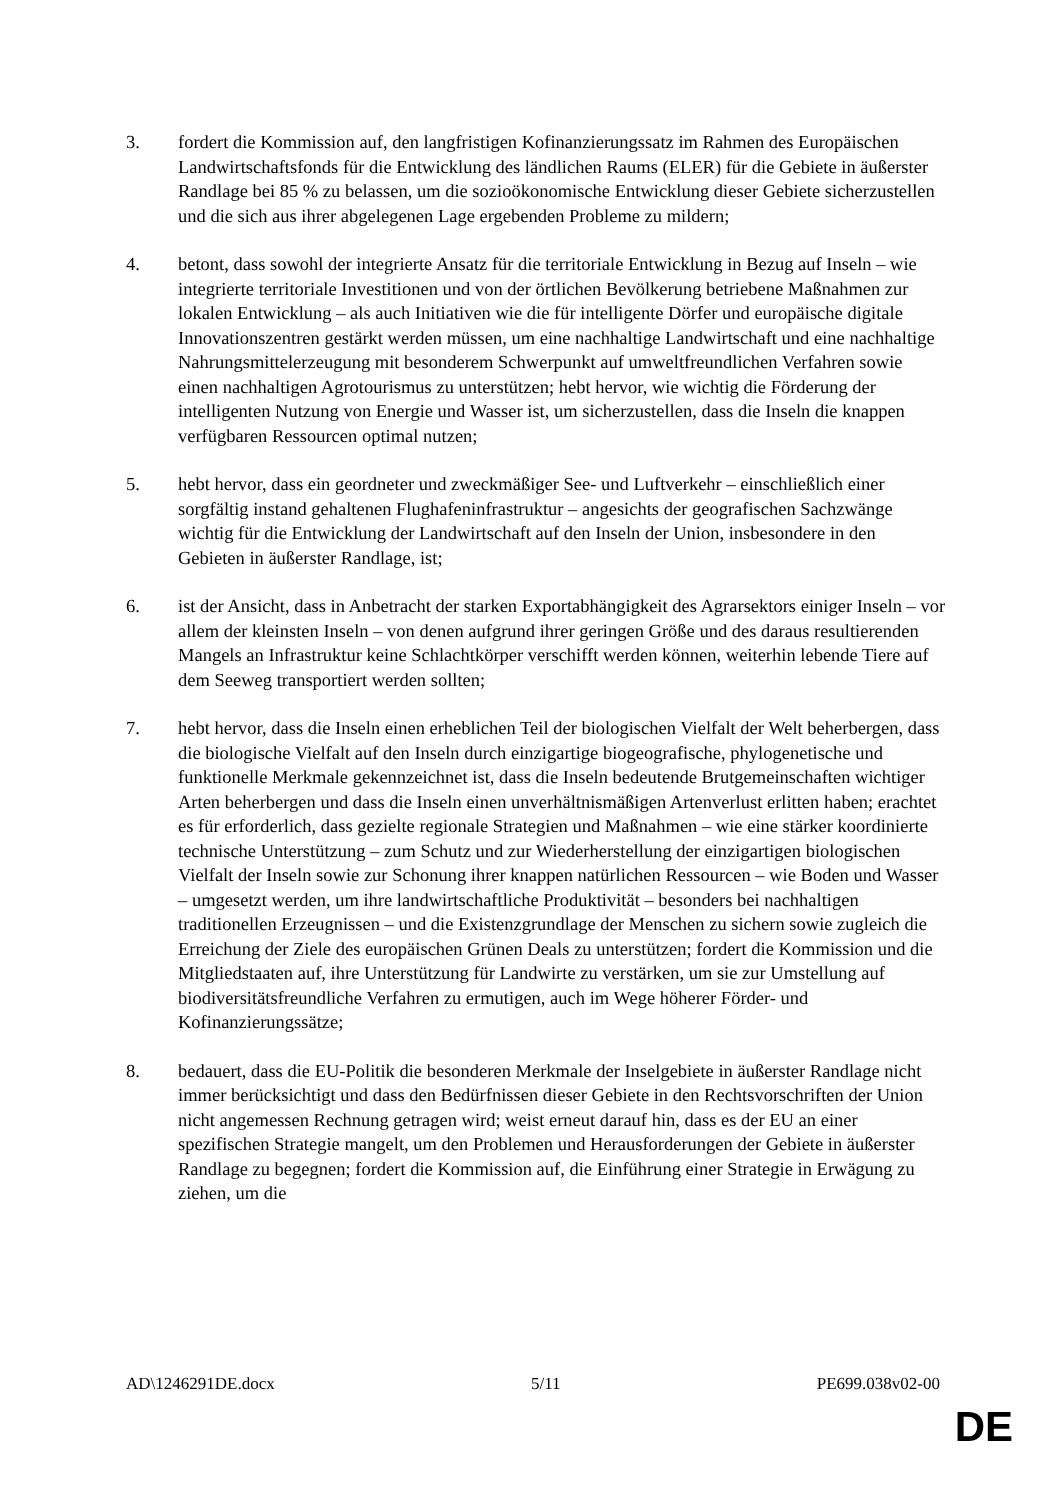3. fordert die Kommission auf, den langfristigen Kofinanzierungssatz im Rahmen des Europäischen Landwirtschaftsfonds für die Entwicklung des ländlichen Raums (ELER) für die Gebiete in äußerster Randlage bei 85 % zu belassen, um die sozioökonomische Entwicklung dieser Gebiete sicherzustellen und die sich aus ihrer abgelegenen Lage ergebenden Probleme zu mildern;
4. betont, dass sowohl der integrierte Ansatz für die territoriale Entwicklung in Bezug auf Inseln – wie integrierte territoriale Investitionen und von der örtlichen Bevölkerung betriebene Maßnahmen zur lokalen Entwicklung – als auch Initiativen wie die für intelligente Dörfer und europäische digitale Innovationszentren gestärkt werden müssen, um eine nachhaltige Landwirtschaft und eine nachhaltige Nahrungsmittelerzeugung mit besonderem Schwerpunkt auf umweltfreundlichen Verfahren sowie einen nachhaltigen Agrotourismus zu unterstützen; hebt hervor, wie wichtig die Förderung der intelligenten Nutzung von Energie und Wasser ist, um sicherzustellen, dass die Inseln die knappen verfügbaren Ressourcen optimal nutzen;
5. hebt hervor, dass ein geordneter und zweckmäßiger See- und Luftverkehr – einschließlich einer sorgfältig instand gehaltenen Flughafeninfrastruktur – angesichts der geografischen Sachzwänge wichtig für die Entwicklung der Landwirtschaft auf den Inseln der Union, insbesondere in den Gebieten in äußerster Randlage, ist;
6. ist der Ansicht, dass in Anbetracht der starken Exportabhängigkeit des Agrarsektors einiger Inseln – vor allem der kleinsten Inseln – von denen aufgrund ihrer geringen Größe und des daraus resultierenden Mangels an Infrastruktur keine Schlachtkörper verschifft werden können, weiterhin lebende Tiere auf dem Seeweg transportiert werden sollten;
7. hebt hervor, dass die Inseln einen erheblichen Teil der biologischen Vielfalt der Welt beherbergen, dass die biologische Vielfalt auf den Inseln durch einzigartige biogeografische, phylogenetische und funktionelle Merkmale gekennzeichnet ist, dass die Inseln bedeutende Brutgemeinschaften wichtiger Arten beherbergen und dass die Inseln einen unverhältnismäßigen Artenverlust erlitten haben; erachtet es für erforderlich, dass gezielte regionale Strategien und Maßnahmen – wie eine stärker koordinierte technische Unterstützung – zum Schutz und zur Wiederherstellung der einzigartigen biologischen Vielfalt der Inseln sowie zur Schonung ihrer knappen natürlichen Ressourcen – wie Boden und Wasser – umgesetzt werden, um ihre landwirtschaftliche Produktivität – besonders bei nachhaltigen traditionellen Erzeugnissen – und die Existenzgrundlage der Menschen zu sichern sowie zugleich die Erreichung der Ziele des europäischen Grünen Deals zu unterstützen; fordert die Kommission und die Mitgliedstaaten auf, ihre Unterstützung für Landwirte zu verstärken, um sie zur Umstellung auf biodiversitätsfreundliche Verfahren zu ermutigen, auch im Wege höherer Förder- und Kofinanzierungssätze;
8. bedauert, dass die EU-Politik die besonderen Merkmale der Inselgebiete in äußerster Randlage nicht immer berücksichtigt und dass den Bedürfnissen dieser Gebiete in den Rechtsvorschriften der Union nicht angemessen Rechnung getragen wird; weist erneut darauf hin, dass es der EU an einer spezifischen Strategie mangelt, um den Problemen und Herausforderungen der Gebiete in äußerster Randlage zu begegnen; fordert die Kommission auf, die Einführung einer Strategie in Erwägung zu ziehen, um die
AD\1246291DE.docx 5/11 PE699.038v02-00
DE